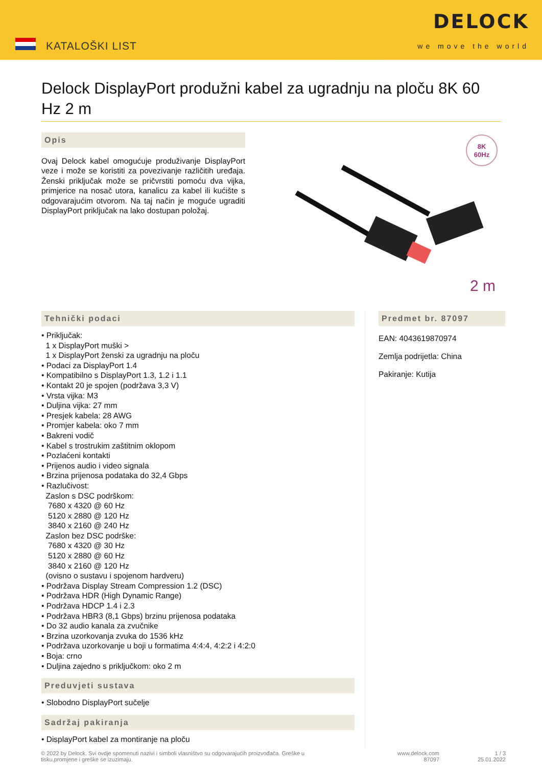KATALOŠKI LIST
DELOCK
we move the world
Delock DisplayPort produžni kabel za ugradnju na ploču 8K 60 Hz 2 m
Opis
Ovaj Delock kabel omogućuje produživanje DisplayPort veze i može se koristiti za povezivanje različitih uređaja. Ženski priključak može se pričvrstiti pomoću dva vijka, primjerice na nosač utora, kanalicu za kabel ili kućište s odgovarajućim otvorom. Na taj način je moguće ugraditi DisplayPort priključak na lako dostupan položaj.
8K
60Hz
2 m
Tehnički podaci
• Priključak:
1 x DisplayPort muški >
1 x DisplayPort ženski za ugradnju na ploču
• Podaci za DisplayPort 1.4
• Kompatibilno s DisplayPort 1.3, 1.2 i 1.1
• Kontakt 20 je spojen (podržava 3,3 V)
• Vrsta vijka: M3
• Duljina vijka: 27 mm
• Presjek kabela: 28 AWG
• Promjer kabela: oko 7 mm
• Bakreni vodič
• Kabel s trostrukim zaštitnim oklopom
• Pozlaćeni kontakti
• Prijenos audio i video signala
• Brzina prijenosa podataka do 32,4 Gbps
• Razlučivost:
Zaslon s DSC podrškom:
7680 x 4320 @ 60 Hz
5120 x 2880 @ 120 Hz
3840 x 2160 @ 240 Hz
Zaslon bez DSC podrške:
7680 x 4320 @ 30 Hz
5120 x 2880 @ 60 Hz
3840 x 2160 @ 120 Hz
(ovisno o sustavu i spojenom hardveru)
• Podržava Display Stream Compression 1.2 (DSC)
• Podržava HDR (High Dynamic Range)
• Podržava HDCP 1.4 i 2.3
• Podržava HBR3 (8,1 Gbps) brzinu prijenosa podataka
• Do 32 audio kanala za zvučnike
• Brzina uzorkovanja zvuka do 1536 kHz
• Podržava uzorkovanje u boji u formatima 4:4:4, 4:2:2 i 4:2:0
• Boja: crno
• Duljina zajedno s priključkom: oko 2 m
Preduvjeti sustava
• Slobodno DisplayPort sučelje
Sadržaj pakiranja
• DisplayPort kabel za montiranje na ploču
Predmet br. 87097
EAN: 4043619870974
Zemlja podrijetla: China
Pakiranje: Kutija
© 2022 by Delock. Svi ovdje spomenuti nazivi i simboli vlasništvo su odgovarajućih proizvođača. Greške u tisku,promjene i greške se izuzimaju.
www.delock.com
87097
1 / 3
25.01.2022